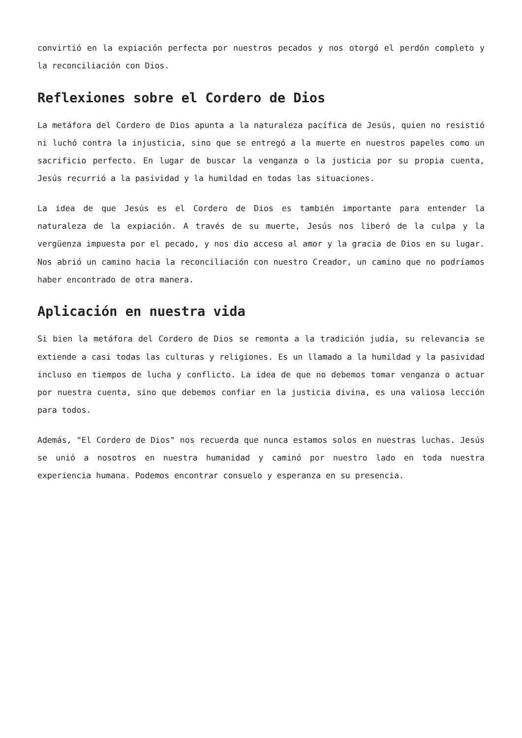convirtió en la expiación perfecta por nuestros pecados y nos otorgó el perdón completo y la reconciliación con Dios.
Reflexiones sobre el Cordero de Dios
La metáfora del Cordero de Dios apunta a la naturaleza pacífica de Jesús, quien no resistió ni luchó contra la injusticia, sino que se entregó a la muerte en nuestros papeles como un sacrificio perfecto. En lugar de buscar la venganza o la justicia por su propia cuenta, Jesús recurrió a la pasividad y la humildad en todas las situaciones.
La idea de que Jesús es el Cordero de Dios es también importante para entender la naturaleza de la expiación. A través de su muerte, Jesús nos liberó de la culpa y la vergüenza impuesta por el pecado, y nos dio acceso al amor y la gracia de Dios en su lugar. Nos abrió un camino hacia la reconciliación con nuestro Creador, un camino que no podríamos haber encontrado de otra manera.
Aplicación en nuestra vida
Si bien la metáfora del Cordero de Dios se remonta a la tradición judía, su relevancia se extiende a casi todas las culturas y religiones. Es un llamado a la humildad y la pasividad incluso en tiempos de lucha y conflicto. La idea de que no debemos tomar venganza o actuar por nuestra cuenta, sino que debemos confiar en la justicia divina, es una valiosa lección para todos.
Además, "El Cordero de Dios" nos recuerda que nunca estamos solos en nuestras luchas. Jesús se unió a nosotros en nuestra humanidad y caminó por nuestro lado en toda nuestra experiencia humana. Podemos encontrar consuelo y esperanza en su presencia.